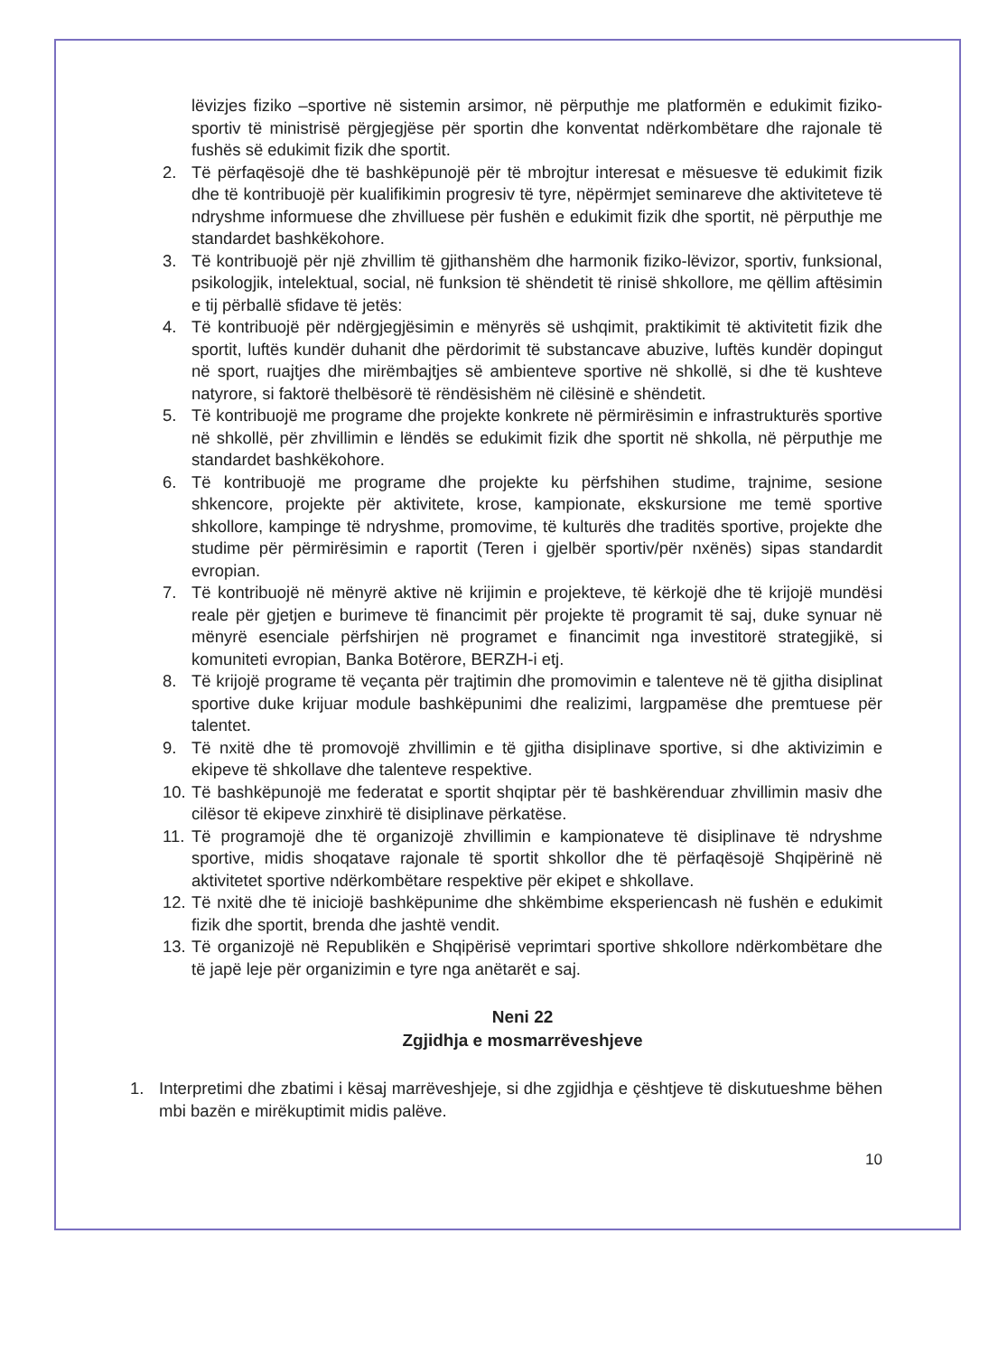lëvizjes fiziko –sportive në sistemin arsimor, në përputhje me platformën e edukimit fiziko-sportiv të ministrisë përgjegjëse për sportin dhe konventat ndërkombëtare dhe rajonale të fushës së edukimit fizik dhe sportit.
2. Të përfaqësojë dhe të bashkëpunojë për të mbrojtur interesat e mësuesve të edukimit fizik dhe të kontribuojë për kualifikimin progresiv të tyre, nëpërmjet seminareve dhe aktiviteteve të ndryshme informuese dhe zhvilluese për fushën e edukimit fizik dhe sportit, në përputhje me standardet bashkëkohore.
3. Të kontribuojë për një zhvillim të gjithanshëm dhe harmonik fiziko-lëvizor, sportiv, funksional, psikologjik, intelektual, social, në funksion të shëndetit të rinisë shkollore, me qëllim aftësimin e tij përballë sfidave të jetës:
4. Të kontribuojë për ndërgjegjësimin e mënyrës së ushqimit, praktikimit të aktivitetit fizik dhe sportit, luftës kundër duhanit dhe përdorimit të substancave abuzive, luftës kundër dopingut në sport, ruajtjes dhe mirëmbajtjes së ambienteve sportive në shkollë, si dhe të kushteve natyrore, si faktorë thelbësorë të rëndësishëm në cilësinë e shëndetit.
5. Të kontribuojë me programe dhe projekte konkrete në përmirësimin e infrastrukturës sportive në shkollë, për zhvillimin e lëndës se edukimit fizik dhe sportit në shkolla, në përputhje me standardet bashkëkohore.
6. Të kontribuojë me programe dhe projekte ku përfshihen studime, trajnime, sesione shkencore, projekte për aktivitete, krose, kampionate, ekskursione me temë sportive shkollore, kampinge të ndryshme, promovime, të kulturës dhe traditës sportive, projekte dhe studime për përmirësimin e raportit (Teren i gjelbër sportiv/për nxënës) sipas standardit evropian.
7. Të kontribuojë në mënyrë aktive në krijimin e projekteve, të kërkojë dhe të krijojë mundësi reale për gjetjen e burimeve të financimit për projekte të programit të saj, duke synuar në mënyrë esenciale përfshirjen në programet e financimit nga investitorë strategjikë, si komuniteti evropian, Banka Botërore, BERZH-i etj.
8. Të krijojë programe të veçanta për trajtimin dhe promovimin e talenteve në të gjitha disiplinat sportive duke krijuar module bashkëpunimi dhe realizimi, largpamëse dhe premtuese për talentet.
9. Të nxitë dhe të promovojë zhvillimin e të gjitha disiplinave sportive, si dhe aktivizimin e ekipeve të shkollave dhe talenteve respektive.
10. Të bashkëpunojë me federatat e sportit shqiptar për të bashkërenduar zhvillimin masiv dhe cilësor të ekipeve zinxhirë të disiplinave përkatëse.
11. Të programojë dhe të organizojë zhvillimin e kampionateve të disiplinave të ndryshme sportive, midis shoqatave rajonale të sportit shkollor dhe të përfaqësojë Shqipërinë në aktivitetet sportive ndërkombëtare respektive për ekipet e shkollave.
12. Të nxitë dhe të iniciojë bashkëpunime dhe shkëmbime eksperiencash në fushën e edukimit fizik dhe sportit, brenda dhe jashtë vendit.
13. Të organizojë në Republikën e Shqipërisë veprimtari sportive shkollore ndërkombëtare dhe të japë leje për organizimin e tyre nga anëtarët e saj.
Neni 22
Zgjidhja e mosmarrëveshjeve
1. Interpretimi dhe zbatimi i kësaj marrëveshjeje, si dhe zgjidhja e çështjeve të diskutueshme bëhen mbi bazën e mirëkuptimit midis palëve.
10